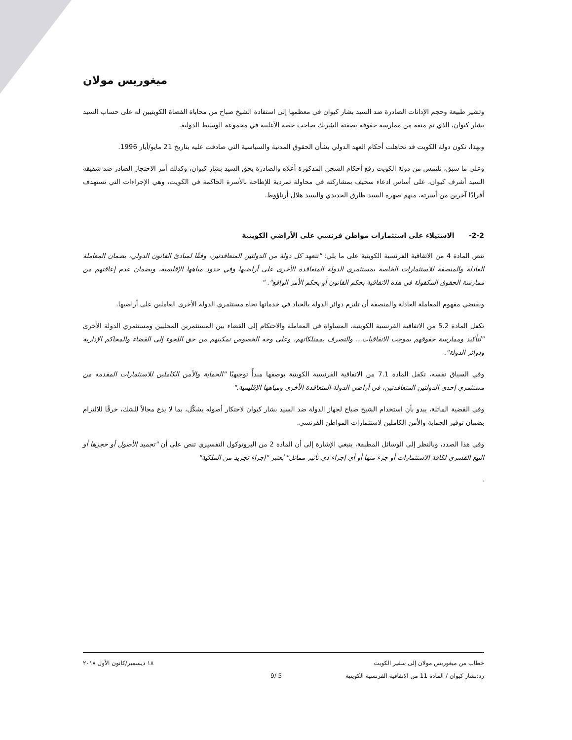ميغوريس مولان
وتشير طبيعة وحجم الإدانات الصادرة ضد السيد بشار كيوان في معظمها إلى استفادة الشيخ صباح من محاباة القضاة الكويتيين له على حساب السيد بشار كيوان، الذي تم منعه من ممارسة حقوقه بصفته الشريك صاحب حصة الأغلبية في مجموعة الوسيط الدولية.
وبهذا، تكون دولة الكويت قد تجاهلت أحكام العهد الدولي بشأن الحقوق المدنية والسياسية التي صادقت عليه بتاريخ 21 مايو/أيار 1996.
وعلى ما سبق، نلتمس من دولة الكويت رفع أحكام السجن المذكورة أعلاه والصادرة بحق السيد بشار كيوان، وكذلك أمر الاحتجاز الصادر ضد شقيقه السيد أشرف كيوان، على أساس ادعاء سخيف بمشاركته في محاولة تمردية للإطاحة بالأسرة الحاكمة في الكويت، وهي الإجراءات التي تستهدف أفرادًا آخرين من أسرته، منهم صهره السيد طارق الحديدي والسيد هلال أرناؤوط.
2-2- الاستيلاء على استثمارات مواطن فرنسي على الأراضي الكويتية
تنص المادة 4 من الاتفاقية الفرنسية الكويتية على ما يلي: "تتعهد كل دولة من الدولتين المتعاقدتين، وفقًا لمبادئ القانون الدولي، بضمان المعاملة العادلة والمنصفة للاستثمارات الخاصة بمستثمري الدولة المتعاقدة الأخرى على أراضيها وفي حدود مياهها الإقليمية، وبضمان عدم إعاقتهم من ممارسة الحقوق المكفولة في هذه الاتفاقية بحكم القانون أو بحكم الأمر الواقع". "
ويقتضي مفهوم المعاملة العادلة والمنصفة أن تلتزم دوائر الدولة بالحياد في خدماتها تجاه مستثمري الدولة الأخرى العاملين على أراضيها.
تكفل المادة 5.2 من الاتفاقية الفرنسية الكويتية، المساواة في المعاملة والاحتكام إلى القضاء بين المستثمرين المحليين ومستثمري الدولة الأخرى "لتأكيد وممارسة حقوقهم بموجب الاتفاقيات... والتصرف بممتلكاتهم، وعلى وجه الخصوص تمكينهم من حق اللجوء إلى القضاء والمحاكم الإدارية ودوائر الدولة".
وفي السياق نفسه، تكفل المادة 7.1 من الاتفاقية الفرنسية الكويتية بوصفها مبدأً توجيهيًا "الحماية والأمن الكاملين للاستثمارات المقدمة من مستثمري إحدى الدولتين المتعاقدتين، في أراضي الدولة المتعاقدة الأخرى ومياهها الإقليمية."
وفي القضية الماثلة، يبدو بأن استخدام الشيخ صباح لجهاز الدولة ضد السيد بشار كيوان لاحتكار أصوله يشكّل، بما لا يدع مجالاً للشك، خرقًا للالتزام بضمان توفير الحماية والأمن الكاملين لاستثمارات المواطن الفرنسي.
وفي هذا الصدد، وبالنظر إلى الوسائل المطبقة، ينبغي الإشارة إلى أن المادة 2 من البروتوكول التفسيري تنص على أن "تجميد الأصول أو حجزها أو البيع القسري لكافة الاستثمارات أو جزء منها أو أي إجراء ذي تأثير مماثل" يُعتبر "إجراء تجريد من الملكية"
.
خطاب من ميغوريس مولان إلى سفير الكويت ١٨ ديسمبر/كانون الأول ٢٠١٨
رد:بشار كيوان / المادة 11 من الاتفاقية الفرنسية الكويتية 5 /9